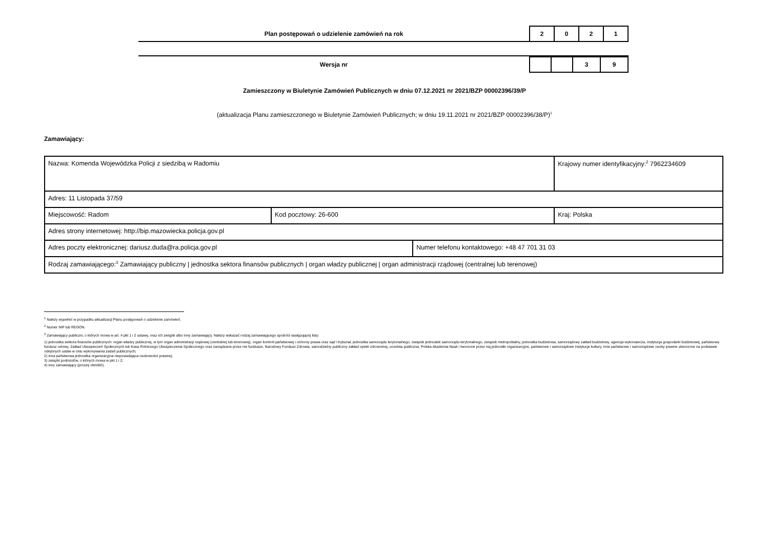Plan postępowań o udzielenie zamówień na rok
| 2 | 0 | 2 | 1 |
Wersja nr
| | | 3 | 9 |
Zamieszczony w Biuletynie Zamówień Publicznych w dniu 07.12.2021 nr 2021/BZP 00002396/39/P
(aktualizacja Planu zamieszczonego w Biuletynie Zamówień Publicznych; w dniu 19.11.2021 nr 2021/BZP 00002396/38/P)<sup>1</sup>
Zamawiający:
| Nazwa: Komenda Wojewódzka Policji z siedzibą w Radomiu | | | Krajowy numer identyfikacyjny:<sup>2</sup> 7962234609 |
| Adres: 11 Listopada 37/59 | | | |
| Miejscowość: Radom | Kod pocztowy: 26-600 | | Kraj: Polska |
| Adres strony internetowej: http://bip.mazowiecka.policja.gov.pl | | | |
| Adres poczty elektronicznej: dariusz.duda@ra.policja.gov.pl | | Numer telefonu kontaktowego: +48 47 701 31 03 | |
| Rodzaj zamawiającego:<sup>3</sup> Zamawiający publiczny / jednostka sektora finansów publicznych / organ władzy publicznej / organ administracji rządowej (centralnej lub terenowej) | | | |
<sup>1</sup> Należy wypełnić w przypadku aktualizacji Planu postępowań o udzielenie zamówień.
<sup>2</sup> Numer NIP lub REGON.
<sup>3</sup> Zamawiający publiczni, o których mowa w art. 4 pkt 1 i 2 ustawy, oraz ich związki albo inny zamawiający. Należy wskazać rodzaj zamawiającego spośród następującej listy:
1) jednostka sektora finansów publicznych: organ władzy publicznej, w tym organ administracji rządowej (centralnej lub terenowej), organ kontroli państwowej i ochrony prawa oraz sąd i trybunał, jednostka samorządu terytorialnego, związek jednostek samorządu terytorialnego, związek metropolitalny, jednostka budżetowa, samorządowy zakład budżetowy, agencja wykonawcza, instytucja gospodarki budżetowej, państwowy fundusz celowy, Zakład Ubezpieczeń Społecznych lub Kasa Rolniczego Ubezpieczenia Społecznego oraz zarządzane przez nie fundusze, Narodowy Fundusz Zdrowia, samodzielny publiczny zakład opieki zdrowotnej, uczelnia publiczna, Polska Akademia Nauk i tworzone przez nią jednostki organizacyjne, państwowe i samorządowe instytucje kultury, inne państwowe i samorządowe osoby prawne utworzone na podstawie odrębnych ustaw w celu wykonywania zadań publicznych;
2) inna państwowa jednostka organizacyjna nieposiadająca osobowości prawnej;
3) związki podmiotów, o których mowa w pkt 1 i 2;
4) inny zamawiający (proszę określić).